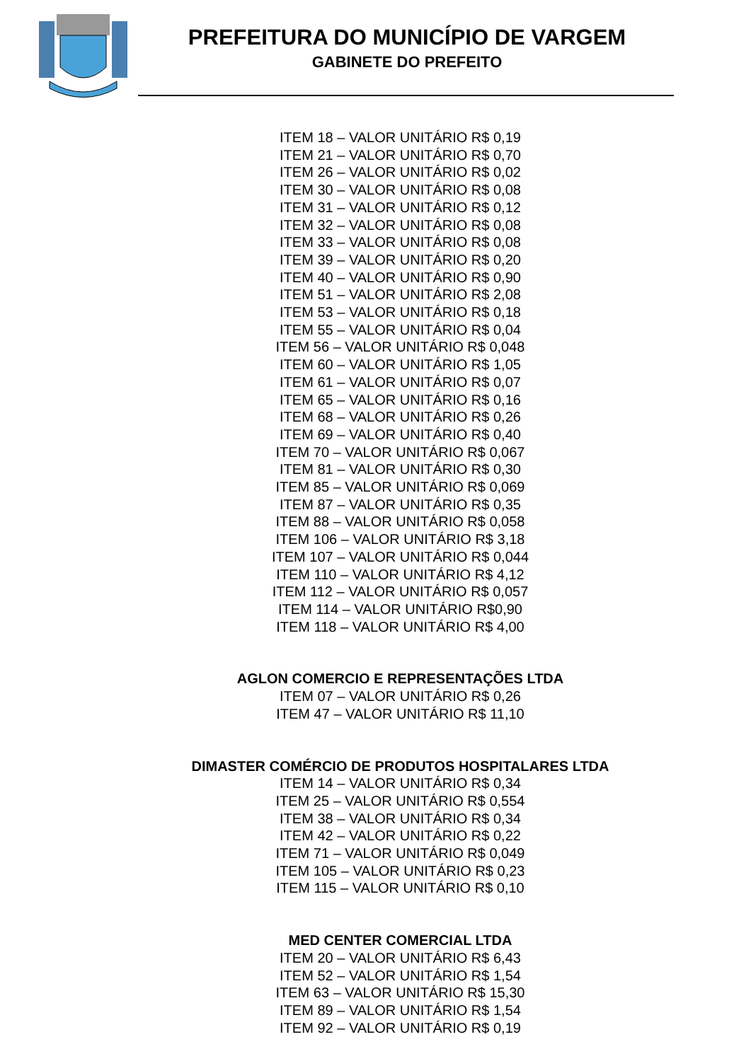PREFEITURA DO MUNICÍPIO DE VARGEM
GABINETE DO PREFEITO
ITEM 18 – VALOR UNITÁRIO R$ 0,19
ITEM 21 – VALOR UNITÁRIO R$ 0,70
ITEM 26 – VALOR UNITÁRIO R$ 0,02
ITEM 30 – VALOR UNITÁRIO R$ 0,08
ITEM 31 – VALOR UNITÁRIO R$ 0,12
ITEM 32 – VALOR UNITÁRIO R$ 0,08
ITEM 33 – VALOR UNITÁRIO R$ 0,08
ITEM 39 – VALOR UNITÁRIO R$ 0,20
ITEM 40 – VALOR UNITÁRIO R$ 0,90
ITEM 51 – VALOR UNITÁRIO R$ 2,08
ITEM 53 – VALOR UNITÁRIO R$ 0,18
ITEM 55 – VALOR UNITÁRIO R$ 0,04
ITEM 56 – VALOR UNITÁRIO R$ 0,048
ITEM 60 – VALOR UNITÁRIO R$ 1,05
ITEM 61 – VALOR UNITÁRIO R$ 0,07
ITEM 65 – VALOR UNITÁRIO R$ 0,16
ITEM 68 – VALOR UNITÁRIO R$ 0,26
ITEM 69 – VALOR UNITÁRIO R$ 0,40
ITEM 70 – VALOR UNITÁRIO R$ 0,067
ITEM 81 – VALOR UNITÁRIO R$ 0,30
ITEM 85 – VALOR UNITÁRIO R$ 0,069
ITEM 87 – VALOR UNITÁRIO R$ 0,35
ITEM 88 – VALOR UNITÁRIO R$ 0,058
ITEM 106 – VALOR UNITÁRIO R$ 3,18
ITEM 107 – VALOR UNITÁRIO R$ 0,044
ITEM 110 – VALOR UNITÁRIO R$ 4,12
ITEM 112 – VALOR UNITÁRIO R$ 0,057
ITEM 114 – VALOR UNITÁRIO R$0,90
ITEM 118 – VALOR UNITÁRIO R$ 4,00
AGLON COMERCIO E REPRESENTAÇÕES LTDA
ITEM 07 – VALOR UNITÁRIO R$ 0,26
ITEM 47 – VALOR UNITÁRIO R$ 11,10
DIMASTER COMÉRCIO DE PRODUTOS HOSPITALARES LTDA
ITEM 14 – VALOR UNITÁRIO R$ 0,34
ITEM 25 – VALOR UNITÁRIO R$ 0,554
ITEM 38 – VALOR UNITÁRIO R$ 0,34
ITEM 42 – VALOR UNITÁRIO R$ 0,22
ITEM 71 – VALOR UNITÁRIO R$ 0,049
ITEM 105 – VALOR UNITÁRIO R$ 0,23
ITEM 115 – VALOR UNITÁRIO R$ 0,10
MED CENTER COMERCIAL LTDA
ITEM 20 – VALOR UNITÁRIO R$ 6,43
ITEM 52 – VALOR UNITÁRIO R$ 1,54
ITEM 63 – VALOR UNITÁRIO R$ 15,30
ITEM 89 – VALOR UNITÁRIO R$ 1,54
ITEM 92 – VALOR UNITÁRIO R$ 0,19